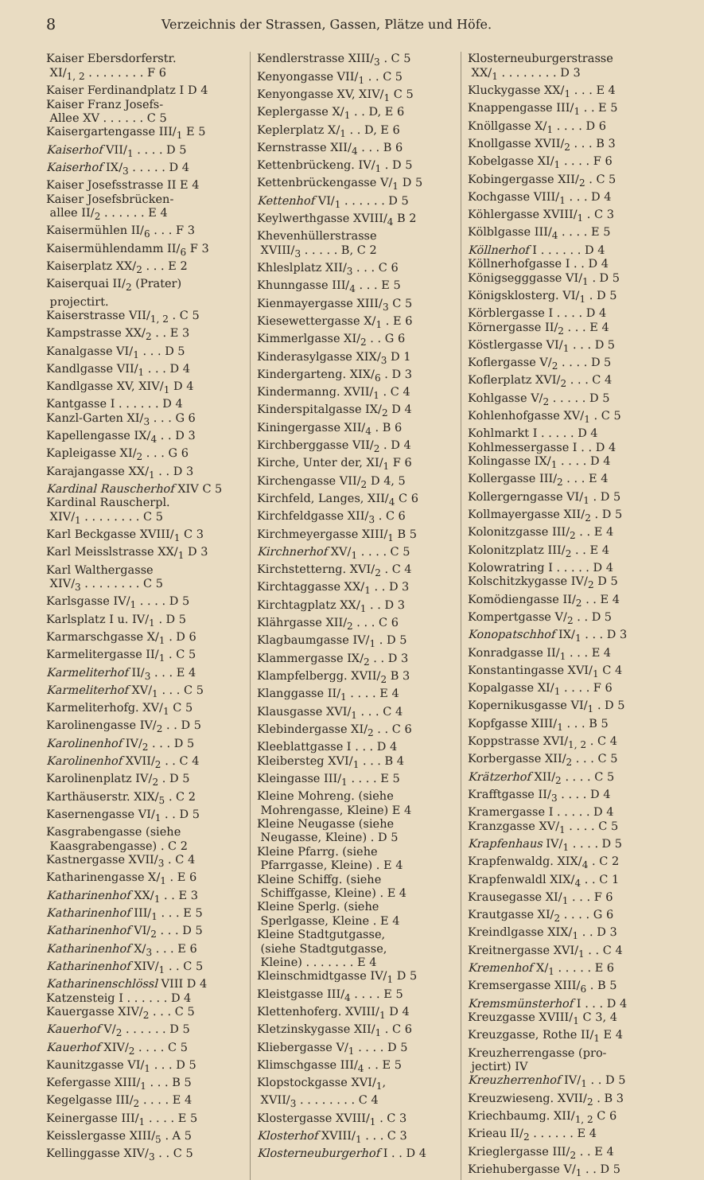8 Verzeichnis der Strassen, Gassen, Plätze und Höfe.
Kaiser Ebersdorferstr.
XI/<sub>1, 2</sub> . . . . . . . . F 6
Kaiser Ferdinandplatz I D 4
Kaiser Franz Josefs-
Allee XV . . . . . . C 5
Kaisergartengasse III/<sub>1</sub> E 5
Kaiserhof VII/<sub>1</sub> . . . . D 5
Kaiserhof IX/<sub>3</sub> . . . . . D 4
Kaiser Josefsstrasse II E 4
Kaiser Josefsbrücken-
allee II/<sub>2</sub> . . . . . . E 4
Kaisermühlen II/<sub>6</sub> . . . F 3
Kaisermühlendamm II/<sub>6</sub> F 3
Kaiserplatz XX/<sub>2</sub> . . . E 2
Kaiserquai II/<sub>2</sub> (Prater)
projectirt.
Kaiserstrasse VII/<sub>1, 2</sub> . C 5
Kampstrasse XX/<sub>2</sub> . . E 3
Kanalgasse VI/<sub>1</sub> . . . D 5
Kandlgasse VII/<sub>1</sub> . . . D 4
Kandlgasse XV, XIV/<sub>1</sub> D 4
Kantgasse I . . . . . . D 4
Kanzl-Garten XI/<sub>3</sub> . . . G 6
Kapellengasse IX/<sub>4</sub> . . D 3
Kapleigasse XI/<sub>2</sub> . . . G 6
Karajangasse XX/<sub>1</sub> . . D 3
Kardinal Rauscherhof XIV C 5
Kardinal Rauscherpl.
XIV/<sub>1</sub> . . . . . . . . C 5
Karl Beckgasse XVIII/<sub>1</sub> C 3
Karl Meisslstrasse XX/<sub>1</sub> D 3
Karl Walthergasse
XIV/<sub>3</sub> . . . . . . . . C 5
Karlsgasse IV/<sub>1</sub> . . . . D 5
Karlsplatz I u. IV/<sub>1</sub> . D 5
Karmarschgasse X/<sub>1</sub> . D 6
Karmelitergasse II/<sub>1</sub> . C 5
Karmeliterhof II/<sub>3</sub> . . . E 4
Karmeliterhof XV/<sub>1</sub> . . . C 5
Karmeliterhofg. XV/<sub>1</sub> C 5
Karolinengasse IV/<sub>2</sub> . . D 5
Karolinenhof IV/<sub>2</sub> . . . D 5
Karolinenhof XVII/<sub>2</sub> . . C 4
Karolinenplatz IV/<sub>2</sub> . D 5
Karthäuserstr. XIX/<sub>5</sub> . C 2
Kasernengasse VI/<sub>1</sub> . . D 5
Kasgrabengasse (siehe
Kaasgrabengasse) . C 2
Kastnergasse XVII/<sub>3</sub> . C 4
Katharinengasse X/<sub>1</sub> . E 6
Katharinenhof XX/<sub>1</sub> . . E 3
Katharinenhof III/<sub>1</sub> . . . E 5
Katharinenhof VI/<sub>2</sub> . . . D 5
Katharinenhof X/<sub>3</sub> . . . E 6
Katharinenhof XIV/<sub>1</sub> . . C 5
Katharinenschlössl VIII D 4
Katzensteig I . . . . . . D 4
Kauergasse XIV/<sub>2</sub> . . . C 5
Kauerhof V/<sub>2</sub> . . . . . . D 5
Kauerhof XIV/<sub>2</sub> . . . . C 5
Kaunitzgasse VI/<sub>1</sub> . . . D 5
Kefergasse XIII/<sub>1</sub> . . . B 5
Kegelgasse III/<sub>2</sub> . . . . E 4
Keinergasse III/<sub>1</sub> . . . . E 5
Keisslergasse XIII/<sub>5</sub> . A 5
Kellinggasse XIV/<sub>3</sub> . . C 5
Kendlerstrasse XIII/<sub>3</sub> . C 5
Kenyongasse VII/<sub>1</sub> . . C 5
Kenyongasse XV, XIV/<sub>1</sub> C 5
Keplergasse X/<sub>1</sub> . . D, E 6
Keplerplatz X/<sub>1</sub> . . D, E 6
Kernstrasse XII/<sub>4</sub> . . . B 6
Kettenbrückeng. IV/<sub>1</sub> . D 5
Kettenbrückengasse V/<sub>1</sub> D 5
Kettenhof VI/<sub>1</sub> . . . . . . D 5
Keylwerthgasse XVIII/<sub>4</sub> B 2
Khevenhüllerstrasse
XVIII/<sub>3</sub> . . . . . B, C 2
Khleslplatz XII/<sub>3</sub> . . . C 6
Khunngasse III/<sub>4</sub> . . . E 5
Kienmayergasse XIII/<sub>3</sub> C 5
Kiesewettergasse X/<sub>1</sub> . E 6
Kimmerlgasse XI/<sub>2</sub> . . G 6
Kinderasylgasse XIX/<sub>3</sub> D 1
Kindergarteng. XIX/<sub>6</sub> . D 3
Kindermanng. XVII/<sub>1</sub> . C 4
Kinderspitalgasse IX/<sub>2</sub> D 4
Kiningergasse XII/<sub>4</sub> . B 6
Kirchberggasse VII/<sub>2</sub> . D 4
Kirche, Unter der, XI/<sub>1</sub> F 6
Kirchengasse VII/<sub>2</sub> D 4, 5
Kirchfeld, Langes, XII/<sub>4</sub> C 6
Kirchfeldgasse XII/<sub>3</sub> . C 6
Kirchmeyergasse XIII/<sub>1</sub> B 5
Kirchnerhof XV/<sub>1</sub> . . . . C 5
Kirchstetterng. XVI/<sub>2</sub> . C 4
Kirchtaggasse XX/<sub>1</sub> . . D 3
Kirchtagplatz XX/<sub>1</sub> . . D 3
Klährgasse XII/<sub>2</sub> . . . C 6
Klagbaumgasse IV/<sub>1</sub> . D 5
Klammergasse IX/<sub>2</sub> . . D 3
Klampfelbergg. XVII/<sub>2</sub> B 3
Klanggasse II/<sub>1</sub> . . . . E 4
Klausgasse XVI/<sub>1</sub> . . . C 4
Klebindergasse XI/<sub>2</sub> . . C 6
Kleeblattgasse I . . . D 4
Kleibersteg XVI/<sub>1</sub> . . . B 4
Kleingasse III/<sub>1</sub> . . . . E 5
Kleine Mohreng. (siehe
Mohrengasse, Kleine) E 4
Kleine Neugasse (siehe
Neugasse, Kleine) . D 5
Kleine Pfarrg. (siehe
Pfarrgasse, Kleine) . E 4
Kleine Schiffg. (siehe
Schiffgasse, Kleine) . E 4
Kleine Sperlg. (siehe
Sperlgasse, Kleine . E 4
Kleine Stadtgutgasse,
(siehe Stadtgutgasse,
Kleine) . . . . . . . E 4
Kleinschmidtgasse IV/<sub>1</sub> D 5
Kleistgasse III/<sub>4</sub> . . . . E 5
Klettenhoferg. XVIII/<sub>1</sub> D 4
Kletzinskygasse XII/<sub>1</sub> . C 6
Kliebergasse V/<sub>1</sub> . . . . D 5
Klimschgasse III/<sub>4</sub> . . E 5
Klopstockgasse XVI/<sub>1</sub>,
XVII/<sub>3</sub> . . . . . . . . C 4
Klostergasse XVIII/<sub>1</sub> . C 3
Klosterhof XVIII/<sub>1</sub> . . . C 3
Klosterneuburgerhof I . . D 4
Klosterneuburgerstrasse
XX/<sub>1</sub> . . . . . . . . D 3
Kluckygasse XX/<sub>1</sub> . . . E 4
Knappengasse III/<sub>1</sub> . . E 5
Knöllgasse X/<sub>1</sub> . . . . D 6
Knollgasse XVII/<sub>2</sub> . . . B 3
Kobelgasse XI/<sub>1</sub> . . . . F 6
Kobingergasse XII/<sub>2</sub> . C 5
Kochgasse VIII/<sub>1</sub> . . . D 4
Köhlergasse XVIII/<sub>1</sub> . C 3
Kölblgasse III/<sub>4</sub> . . . . E 5
Köllnerhof I . . . . . . D 4
Köllnerhofgasse I . . D 4
Königsegggasse VI/<sub>1</sub> . D 5
Königsklosterg. VI/<sub>1</sub> . D 5
Körblergasse I . . . . D 4
Körnergasse II/<sub>2</sub> . . . E 4
Köstlergasse VI/<sub>1</sub> . . . D 5
Koflergasse V/<sub>2</sub> . . . . D 5
Koflerplatz XVI/<sub>2</sub> . . . C 4
Kohlgasse V/<sub>2</sub> . . . . . D 5
Kohlenhofgasse XV/<sub>1</sub> . C 5
Kohlmarkt I . . . . . D 4
Kohlmessergasse I . . D 4
Kolingasse IX/<sub>1</sub> . . . . D 4
Kollergasse III/<sub>2</sub> . . . E 4
Kollergerngasse VI/<sub>1</sub> . D 5
Kollmayergasse XII/<sub>2</sub> . D 5
Kolonitzgasse III/<sub>2</sub> . . E 4
Kolonitzplatz III/<sub>2</sub> . . E 4
Kolowratring I . . . . . D 4
Kolschitzkygasse IV/<sub>2</sub> D 5
Komödiengasse II/<sub>2</sub> . . E 4
Kompertgasse V/<sub>2</sub> . . D 5
Konopatschhof IX/<sub>1</sub> . . . D 3
Konradgasse II/<sub>1</sub> . . . E 4
Konstantingasse XVI/<sub>1</sub> C 4
Kopalgasse XI/<sub>1</sub> . . . . F 6
Kopernikusgasse VI/<sub>1</sub> . D 5
Kopfgasse XIII/<sub>1</sub> . . . B 5
Koppstrasse XVI/<sub>1, 2</sub> . C 4
Korbergasse XII/<sub>2</sub> . . . C 5
Krätzerhof XII/<sub>2</sub> . . . . C 5
Krafftgasse II/<sub>3</sub> . . . . D 4
Kramergasse I . . . . . D 4
Kranzgasse XV/<sub>1</sub> . . . . C 5
Krapfenhaus IV/<sub>1</sub> . . . . D 5
Krapfenwaldg. XIX/<sub>4</sub> . C 2
Krapfenwaldl XIX/<sub>4</sub> . . C 1
Krausegasse XI/<sub>1</sub> . . . F 6
Krautgasse XI/<sub>2</sub> . . . . G 6
Kreindlgasse XIX/<sub>1</sub> . . D 3
Kreitnergasse XVI/<sub>1</sub> . . C 4
Kremenhof X/<sub>1</sub> . . . . . E 6
Kremsergasse XIII/<sub>6</sub> . B 5
Kremsmünsterhof I . . . D 4
Kreuzgasse XVIII/<sub>1</sub> C 3, 4
Kreuzgasse, Rothe II/<sub>1</sub> E 4
Kreuzherrengasse (pro-
jectirt) IV
Kreuzherrenhof IV/<sub>1</sub> . . D 5
Kreuzwieseng. XVII/<sub>2</sub> . B 3
Kriechbaumg. XII/<sub>1, 2</sub> C 6
Krieau II/<sub>2</sub> . . . . . . E 4
Krieglergasse III/<sub>2</sub> . . E 4
Kriehubergasse V/<sub>1</sub> . . D 5